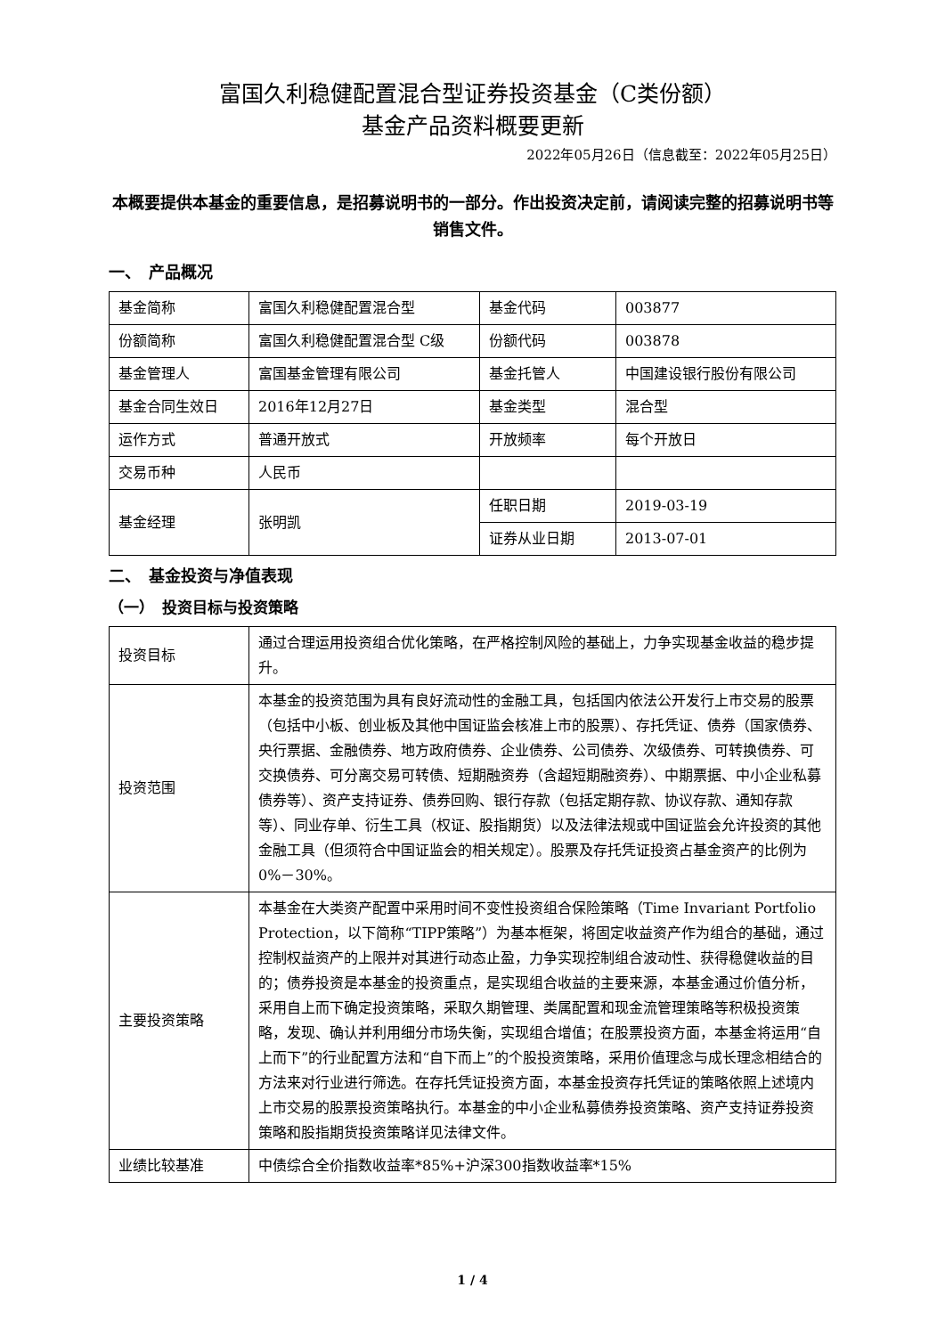富国久利稳健配置混合型证券投资基金（C类份额）
基金产品资料概要更新
2022年05月26日（信息截至：2022年05月25日）
本概要提供本基金的重要信息，是招募说明书的一部分。作出投资决定前，请阅读完整的招募说明书等销售文件。
一、　产品概况
| 基金简称 | 富国久利稳健配置混合型 | 基金代码 | 003877 |
| 份额简称 | 富国久利稳健配置混合型 C级 | 份额代码 | 003878 |
| 基金管理人 | 富国基金管理有限公司 | 基金托管人 | 中国建设银行股份有限公司 |
| 基金合同生效日 | 2016年12月27日 | 基金类型 | 混合型 |
| 运作方式 | 普通开放式 | 开放频率 | 每个开放日 |
| 交易币种 | 人民币 | | |
| 基金经理 | 张明凯 | 任职日期 | 2019-03-19 |
| | | 证券从业日期 | 2013-07-01 |
二、　基金投资与净值表现
（一）　投资目标与投资策略
| 投资目标 | 通过合理运用投资组合优化策略，在严格控制风险的基础上，力争实现基金收益的稳步提升。 |
| 投资范围 | 本基金的投资范围为具有良好流动性的金融工具，包括国内依法公开发行上市交易的股票（包括中小板、创业板及其他中国证监会核准上市的股票）、存托凭证、债券（国家债券、央行票据、金融债券、地方政府债券、企业债券、公司债券、次级债券、可转换债券、可交换债券、可分离交易可转债、短期融资券（含超短期融资券）、中期票据、中小企业私募债券等）、资产支持证券、债券回购、银行存款（包括定期存款、协议存款、通知存款等）、同业存单、衍生工具（权证、股指期货）以及法律法规或中国证监会允许投资的其他金融工具（但须符合中国证监会的相关规定）。股票及存托凭证投资占基金资产的比例为0%－30%。 |
| 主要投资策略 | 本基金在大类资产配置中采用时间不变性投资组合保险策略（Time Invariant Portfolio Protection，以下简称“TIPP策略”）为基本框架，将固定收益资产作为组合的基础，通过控制权益资产的上限并对其进行动态止盈，力争实现控制组合波动性、获得稳健收益的目的；债券投资是本基金的投资重点，是实现组合收益的主要来源，本基金通过价值分析，采用自上而下确定投资策略，采取久期管理、类属配置和现金流管理策略等积极投资策略，发现、确认并利用细分市场失衡，实现组合增值；在股票投资方面，本基金将运用“自上而下”的行业配置方法和“自下而上”的个股投资策略，采用价值理念与成长理念相结合的方法来对行业进行筛选。在存托凭证投资方面，本基金投资存托凭证的策略依照上述境内上市交易的股票投资策略执行。本基金的中小企业私募债券投资策略、资产支持证券投资策略和股指期货投资策略详见法律文件。 |
| 业绩比较基准 | 中债综合全价指数收益率*85%+沪深300指数收益率*15% |
1 / 4